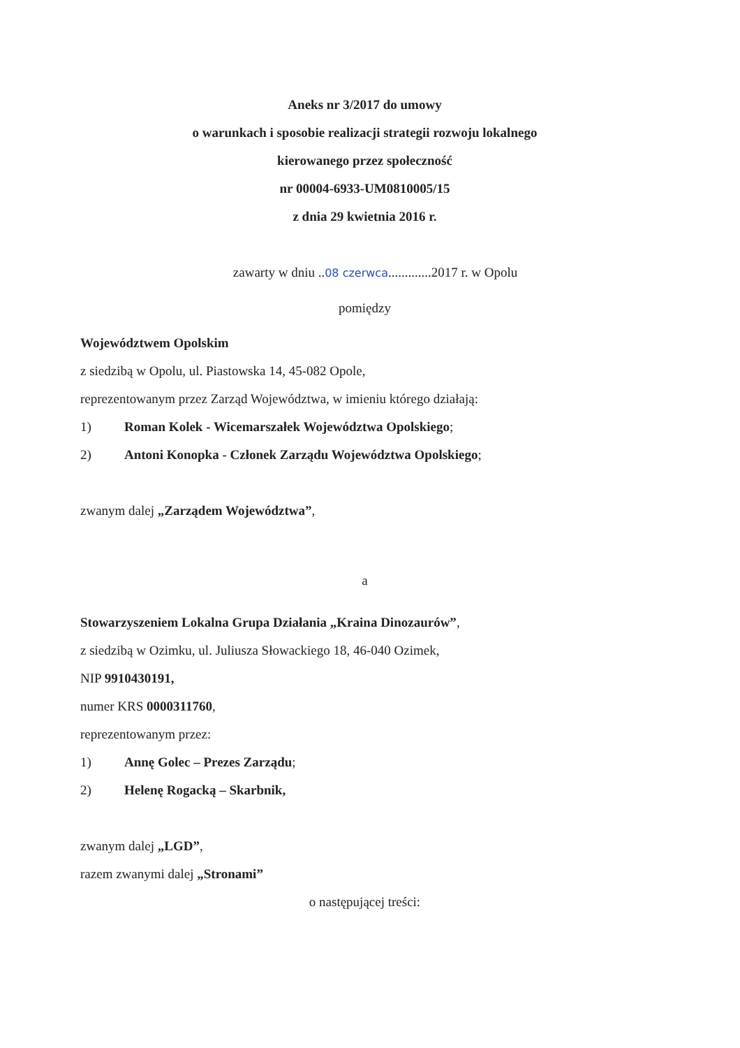Aneks nr 3/2017 do umowy
o warunkach i sposobie realizacji strategii rozwoju lokalnego
kierowanego przez społeczność
nr 00004-6933-UM0810005/15
z dnia 29 kwietnia 2016 r.
zawarty w dniu ..08 czerwca.............2017 r. w Opolu
pomiędzy
Województwem Opolskim
z siedzibą w Opolu, ul. Piastowska 14, 45-082 Opole,
reprezentowanym przez Zarząd Województwa, w imieniu którego działają:
1) Roman Kolek - Wicemarszałek Województwa Opolskiego;
2) Antoni Konopka - Członek Zarządu Województwa Opolskiego;
zwanym dalej „Zarządem Województwa”,
a
Stowarzyszeniem Lokalna Grupa Działania „Kraina Dinozaurów”,
z siedzibą w Ozimku, ul. Juliusza Słowackiego 18, 46-040 Ozimek,
NIP 9910430191,
numer KRS 0000311760,
reprezentowanym przez:
1) Annę Golec – Prezes Zarządu;
2) Helenę Rogacką – Skarbnik,
zwanym dalej „LGD”,
razem zwanymi dalej „Stronami”
o następującej treści: